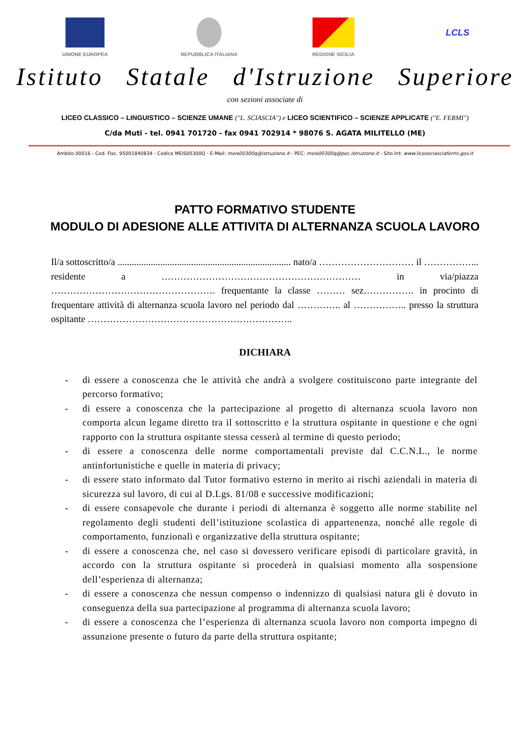UNIONE EUROPEA REPUBBLICA ITALIANA REGIONE SICILIA
LCLS
Istituto Statale d'Istruzione Superiore
con sezioni associate di
LICEO CLASSICO – LINGUISTICO – SCIENZE UMANE ("L. SCIASCIA") e LICEO SCIENTIFICO – SCIENZE APPLICATE ("E. FERMI")
C/da Muti - tel. 0941 701720 - fax 0941 702914 * 98076 S. AGATA MILITELLO (ME)
Ambito 00016 - Cod. Fisc. 95001840834 - Codice MEIS00300Q - E-Mail: meis00300q@istruzione.it - PEC: meis00300q@pec.istruzione.it - Sito Int: www.liceosciasciafermi.gov.it
PATTO FORMATIVO STUDENTE
MODULO DI ADESIONE ALLE ATTIVITA DI ALTERNANZA SCUOLA LAVORO
Il/a sottoscritto/a ......................................................................... nato/a ………………………… il ……………... residente a ……………………………………………………… in via/piazza ……………………………………………. frequentante la classe ……… sez……………. in procinto di frequentare attività di alternanza scuola lavoro nel periodo dal ………….. al …………….. presso la struttura ospitante ………………………………………………………..
DICHIARA
- di essere a conoscenza che le attività che andrà a svolgere costituiscono parte integrante del percorso formativo;
- di essere a conoscenza che la partecipazione al progetto di alternanza scuola lavoro non comporta alcun legame diretto tra il sottoscritto e la struttura ospitante in questione e che ogni rapporto con la struttura ospitante stessa cesserà al termine di questo periodo;
- di essere a conoscenza delle norme comportamentali previste dal C.C.N.L., le norme antinfortunistiche e quelle in materia di privacy;
- di essere stato informato dal Tutor formativo esterno in merito ai rischi aziendali in materia di sicurezza sul lavoro, di cui al D.Lgs. 81/08 e successive modificazioni;
- di essere consapevole che durante i periodi di alternanza è soggetto alle norme stabilite nel regolamento degli studenti dell’istituzione scolastica di appartenenza, nonché alle regole di comportamento, funzionali e organizzative della struttura ospitante;
- di essere a conoscenza che, nel caso si dovessero verificare episodi di particolare gravità, in accordo con la struttura ospitante si procederà in qualsiasi momento alla sospensione dell’esperienza di alternanza;
- di essere a conoscenza che nessun compenso o indennizzo di qualsiasi natura gli è dovuto in conseguenza della sua partecipazione al programma di alternanza scuola lavoro;
- di essere a conoscenza che l’esperienza di alternanza scuola lavoro non comporta impegno di assunzione presente o futuro da parte della struttura ospitante;